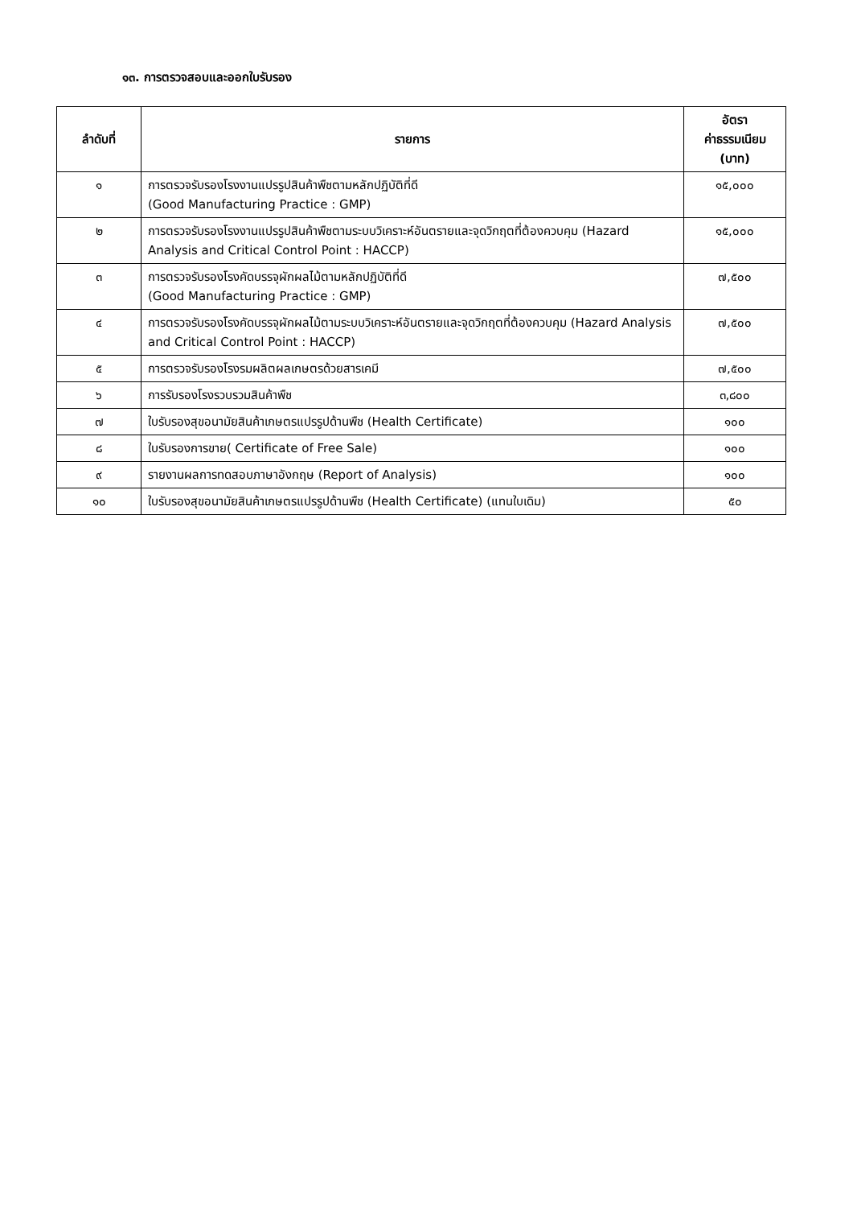๑๓. การตรวจสอบและออกใบรับรอง
| ลำดับที่ | รายการ | อัตรา ค่าธรรมเนียม (บาท) |
| --- | --- | --- |
| ๑ | การตรวจรับรองโรงงานแปรรูปสินค้าพืชตามหลักปฏิบัติที่ดี (Good Manufacturing Practice : GMP) | ๑๕,๐๐๐ |
| ๒ | การตรวจรับรองโรงงานแปรรูปสินค้าพืชตามระบบวิเคราะห์อันตรายและจุดวิกฤตที่ต้องควบคุม (Hazard Analysis and Critical Control Point : HACCP) | ๑๕,๐๐๐ |
| ๓ | การตรวจรับรองโรงคัดบรรจุผักผลไม้ตามหลักปฏิบัติที่ดี (Good Manufacturing Practice : GMP) | ๗,๕๐๐ |
| ๔ | การตรวจรับรองโรงคัดบรรจุผักผลไม้ตามระบบวิเคราะห์อันตรายและจุดวิกฤตที่ต้องควบคุม (Hazard Analysis and Critical Control Point : HACCP) | ๗,๕๐๐ |
| ๕ | การตรวจรับรองโรงรมผลิตผลเกษตรด้วยสารเคมี | ๗,๕๐๐ |
| ๖ | การรับรองโรงรวบรวมสินค้าพืช | ๓,๘๐๐ |
| ๗ | ใบรับรองสุขอนามัยสินค้าเกษตรแปรรูปด้านพืช (Health Certificate) | ๑๐๐ |
| ๘ | ใบรับรองการขาย( Certificate of Free Sale) | ๑๐๐ |
| ๙ | รายงานผลการทดสอบภาษาอังกฤษ (Report of Analysis) | ๑๐๐ |
| ๑๐ | ใบรับรองสุขอนามัยสินค้าเกษตรแปรรูปด้านพืช (Health Certificate) (แทนใบเดิม) | ๕๐ |